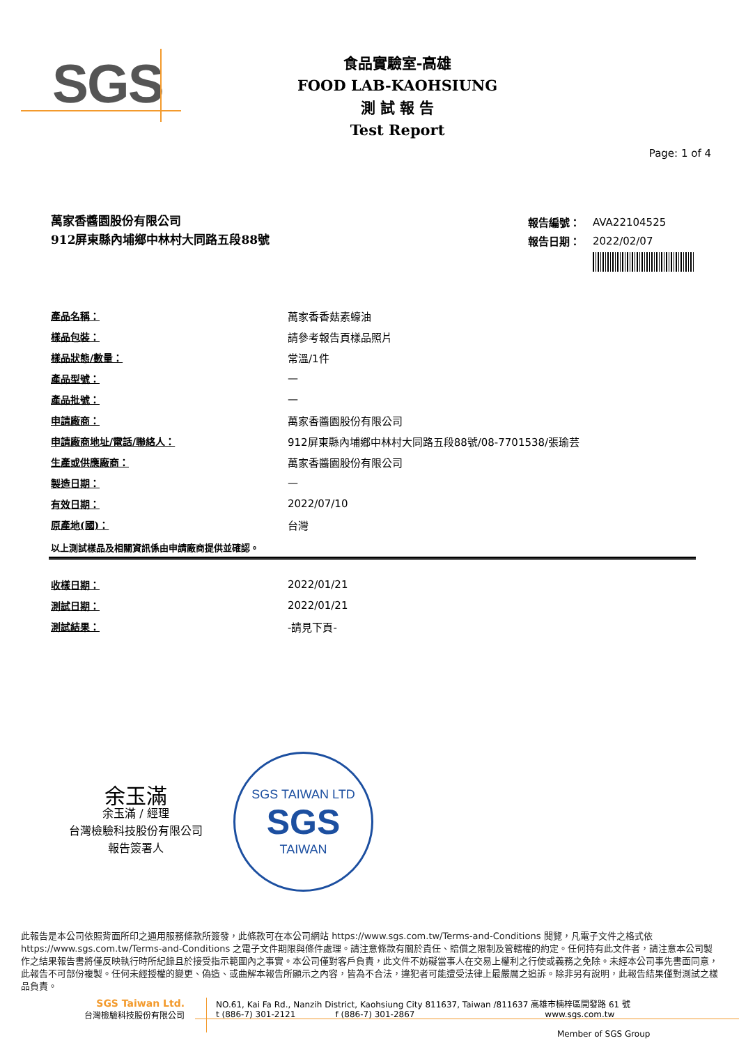SGS
食品實驗室-高雄
FOOD LAB-KAOHSIUNG
測 試 報 告
Test Report
Page: 1 of 4
萬家香醬園股份有限公司
912屏東縣內埔鄉中林村大同路五段88號
| 報告編號： | AVA22104525 |
| 報告日期： | 2022/02/07 |
| 產品名稱： | 萬家香香菇素蠔油 |
| 樣品包裝： | 請參考報告頁樣品照片 |
| 樣品狀態/數量： | 常溫/1件 |
| 產品型號： | — |
| 產品批號： | — |
| 申請廠商： | 萬家香醬園股份有限公司 |
| 申請廠商地址/電話/聯絡人： | 912屏東縣內埔鄉中林村大同路五段88號/08-7701538/張瑜芸 |
| 生產或供應廠商： | 萬家香醬園股份有限公司 |
| 製造日期： | — |
| 有效日期： | 2022/07/10 |
| 原產地(國)： | 台灣 |
以上測試樣品及相關資訊係由申請廠商提供並確認。
| 收樣日期： | 2022/01/21 |
| 測試日期： | 2022/01/21 |
| 測試結果： | -請見下頁- |
余玉滿
余玉滿 / 經理
台灣檢驗科技股份有限公司
報告簽署人
SGS TAIWAN LTD
SGS
TAIWAN
此報告是本公司依照背面所印之通用服務條款所簽發，此條款可在本公司網站 https://www.sgs.com.tw/Terms-and-Conditions 閱覽，凡電子文件之格式依 https://www.sgs.com.tw/Terms-and-Conditions 之電子文件期限與條件處理。請注意條款有關於責任、賠償之限制及管轄權的約定。任何持有此文件者，請注意本公司製作之結果報告書將僅反映執行時所紀錄且於接受指示範圍內之事實。本公司僅對客戶負責，此文件不妨礙當事人在交易上權利之行使或義務之免除。未經本公司事先書面同意，此報告不可部份複製。任何未經授權的變更、偽造、或曲解本報告所顯示之內容，皆為不合法，違犯者可能遭受法律上最嚴厲之追訴。除非另有說明，此報告結果僅對測試之樣品負責。
SGS Taiwan Ltd.
台灣檢驗科技股份有限公司
NO.61, Kai Fa Rd., Nanzih District, Kaohsiung City 811637, Taiwan /811637 高雄市楠梓區開發路 61 號
t (886-7) 301-2121 f (886-7) 301-2867 www.sgs.com.tw
Member of SGS Group